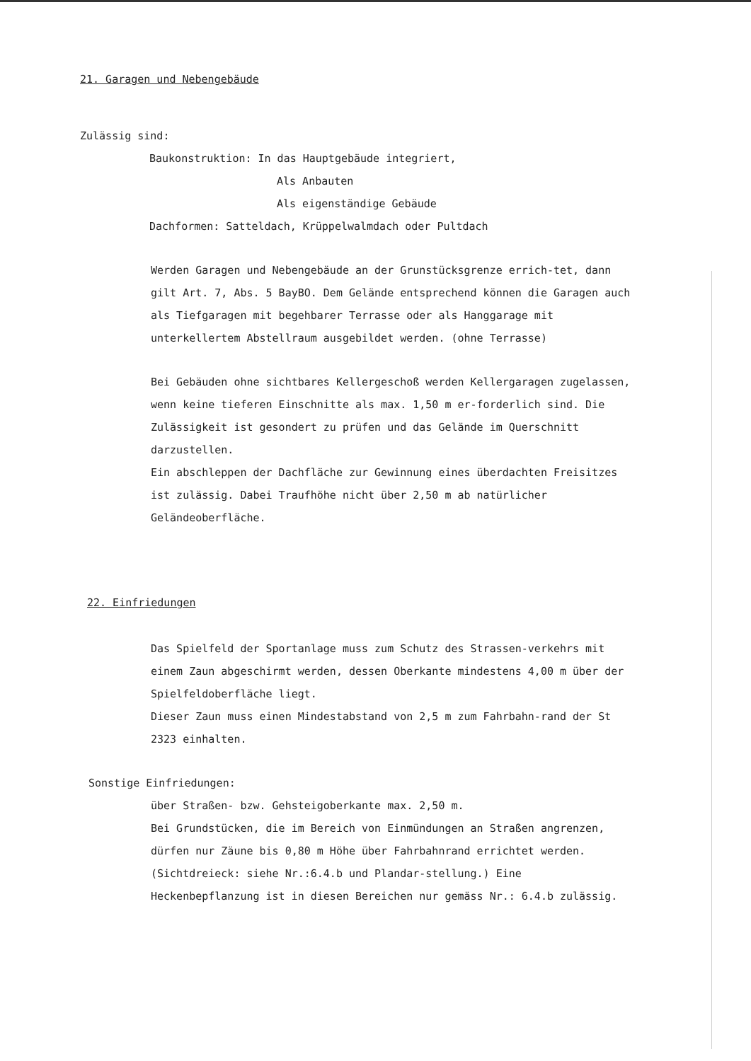21. Garagen und Nebengebäude
Zulässig sind:
Baukonstruktion: In das Hauptgebäude integriert,
Als Anbauten
Als eigenständige Gebäude
Dachformen: Satteldach, Krüppelwalmdach oder Pultdach
Werden Garagen und Nebengebäude an der Grunstücksgrenze errich-tet, dann gilt Art. 7, Abs. 5 BayBO. Dem Gelände entsprechend können die Garagen auch als Tiefgaragen mit begehbarer Terrasse oder als Hanggarage mit unterkellertem Abstellraum ausgebildet werden. (ohne Terrasse)
Bei Gebäuden ohne sichtbares Kellergeschoß werden Kellergaragen zugelassen, wenn keine tieferen Einschnitte als max. 1,50 m er-forderlich sind. Die Zulässigkeit ist gesondert zu prüfen und das Gelände im Querschnitt darzustellen.
Ein abschleppen der Dachfläche zur Gewinnung eines überdachten Freisitzes ist zulässig. Dabei Traufhöhe nicht über 2,50 m ab natürlicher Geländeoberfläche.
22. Einfriedungen
Das Spielfeld der Sportanlage muss zum Schutz des Strassen-verkehrs mit einem Zaun abgeschirmt werden, dessen Oberkante mindestens 4,00 m über der Spielfeldoberfläche liegt.
Dieser Zaun muss einen Mindestabstand von 2,5 m zum Fahrbahn-rand der St 2323 einhalten.
Sonstige Einfriedungen:
über Straßen- bzw. Gehsteigoberkante max. 2,50 m.
Bei Grundstücken, die im Bereich von Einmündungen an Straßen angrenzen, dürfen nur Zäune bis 0,80 m Höhe über Fahrbahnrand errichtet werden. (Sichtdreieck: siehe Nr.:6.4.b und Plandar-stellung.) Eine Heckenbepflanzung ist in diesen Bereichen nur gemäss Nr.: 6.4.b zulässig.